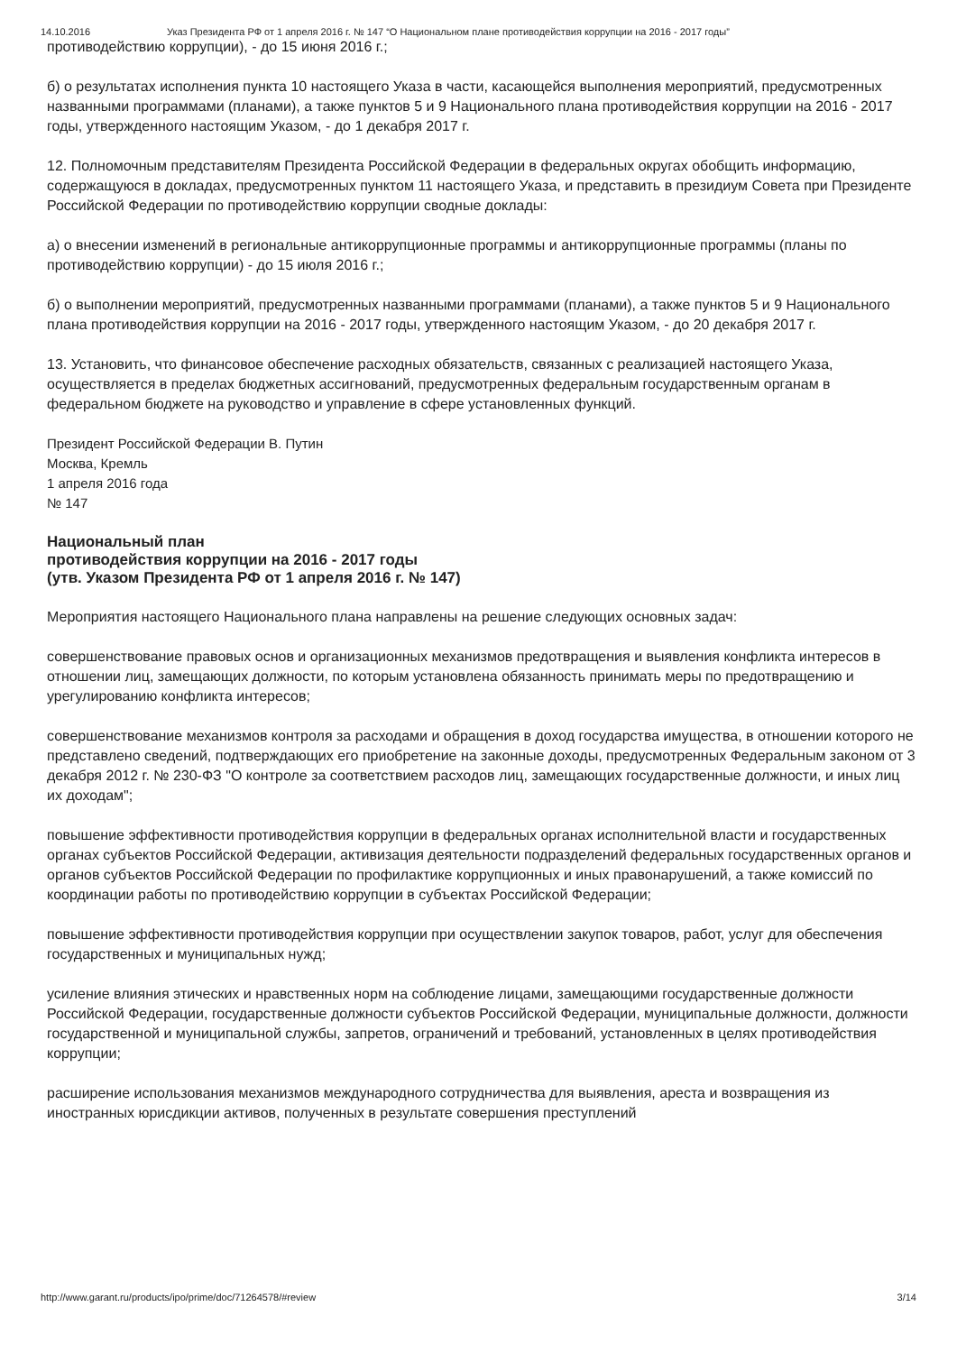14.10.2016 Указ Президента РФ от 1 апреля 2016 г. № 147 “О Национальном плане противодействия коррупции на 2016 - 2017 годы”
противодействию коррупции), - до 15 июня 2016 г.;
б) о результатах исполнения пункта 10 настоящего Указа в части, касающейся выполнения мероприятий, предусмотренных названными программами (планами), а также пунктов 5 и 9 Национального плана противодействия коррупции на 2016 - 2017 годы, утвержденного настоящим Указом, - до 1 декабря 2017 г.
12. Полномочным представителям Президента Российской Федерации в федеральных округах обобщить информацию, содержащуюся в докладах, предусмотренных пунктом 11 настоящего Указа, и представить в президиум Совета при Президенте Российской Федерации по противодействию коррупции сводные доклады:
а) о внесении изменений в региональные антикоррупционные программы и антикоррупционные программы (планы по противодействию коррупции) - до 15 июля 2016 г.;
б) о выполнении мероприятий, предусмотренных названными программами (планами), а также пунктов 5 и 9 Национального плана противодействия коррупции на 2016 - 2017 годы, утвержденного настоящим Указом, - до 20 декабря 2017 г.
13. Установить, что финансовое обеспечение расходных обязательств, связанных с реализацией настоящего Указа, осуществляется в пределах бюджетных ассигнований, предусмотренных федеральным государственным органам в федеральном бюджете на руководство и управление в сфере установленных функций.
Президент Российской Федерации В. Путин
Москва, Кремль
1 апреля 2016 года
№ 147
Национальный план
противодействия коррупции на 2016 - 2017 годы
(утв. Указом Президента РФ от 1 апреля 2016 г. № 147)
Мероприятия настоящего Национального плана направлены на решение следующих основных задач:
совершенствование правовых основ и организационных механизмов предотвращения и выявления конфликта интересов в отношении лиц, замещающих должности, по которым установлена обязанность принимать меры по предотвращению и урегулированию конфликта интересов;
совершенствование механизмов контроля за расходами и обращения в доход государства имущества, в отношении которого не представлено сведений, подтверждающих его приобретение на законные доходы, предусмотренных Федеральным законом от 3 декабря 2012 г. № 230-ФЗ "О контроле за соответствием расходов лиц, замещающих государственные должности, и иных лиц их доходам";
повышение эффективности противодействия коррупции в федеральных органах исполнительной власти и государственных органах субъектов Российской Федерации, активизация деятельности подразделений федеральных государственных органов и органов субъектов Российской Федерации по профилактике коррупционных и иных правонарушений, а также комиссий по координации работы по противодействию коррупции в субъектах Российской Федерации;
повышение эффективности противодействия коррупции при осуществлении закупок товаров, работ, услуг для обеспечения государственных и муниципальных нужд;
усиление влияния этических и нравственных норм на соблюдение лицами, замещающими государственные должности Российской Федерации, государственные должности субъектов Российской Федерации, муниципальные должности, должности государственной и муниципальной службы, запретов, ограничений и требований, установленных в целях противодействия коррупции;
расширение использования механизмов международного сотрудничества для выявления, ареста и возвращения из иностранных юрисдикции активов, полученных в результате совершения преступлений
http://www.garant.ru/products/ipo/prime/doc/71264578/#review 3/14